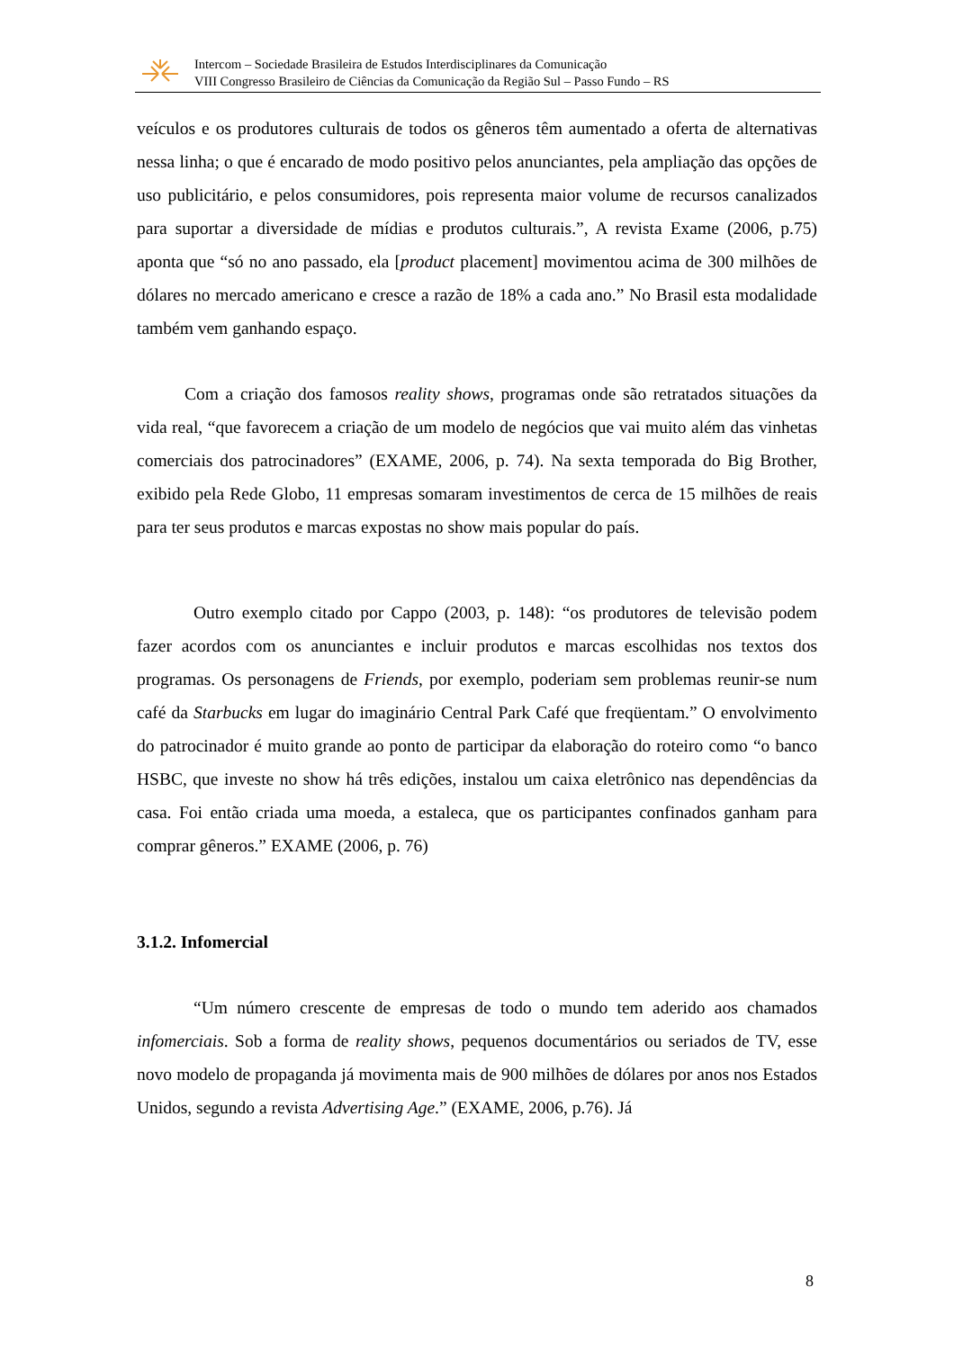Intercom – Sociedade Brasileira de Estudos Interdisciplinares da Comunicação
VIII Congresso Brasileiro de Ciências da Comunicação da Região Sul – Passo Fundo – RS
veículos e os produtores culturais de todos os gêneros têm aumentado a oferta de alternativas nessa linha; o que é encarado de modo positivo pelos anunciantes, pela ampliação das opções de uso publicitário, e pelos consumidores, pois representa maior volume de recursos canalizados para suportar a diversidade de mídias e produtos culturais.”, A revista Exame (2006, p.75) aponta que “só no ano passado, ela [product placement] movimentou acima de 300 milhões de dólares no mercado americano e cresce a razão de 18% a cada ano.” No Brasil esta modalidade também vem ganhando espaço.
Com a criação dos famosos reality shows, programas onde são retratados situações da vida real, “que favorecem a criação de um modelo de negócios que vai muito além das vinhetas comerciais dos patrocinadores” (EXAME, 2006, p. 74). Na sexta temporada do Big Brother, exibido pela Rede Globo, 11 empresas somaram investimentos de cerca de 15 milhões de reais para ter seus produtos e marcas expostas no show mais popular do país.
Outro exemplo citado por Cappo (2003, p. 148): “os produtores de televisão podem fazer acordos com os anunciantes e incluir produtos e marcas escolhidas nos textos dos programas. Os personagens de Friends, por exemplo, poderiam sem problemas reunir-se num café da Starbucks em lugar do imaginário Central Park Café que freqüentam.” O envolvimento do patrocinador é muito grande ao ponto de participar da elaboração do roteiro como “o banco HSBC, que investe no show há três edições, instalou um caixa eletrônico nas dependências da casa. Foi então criada uma moeda, a estaleca, que os participantes confinados ganham para comprar gêneros.” EXAME (2006, p. 76)
3.1.2. Infomercial
“Um número crescente de empresas de todo o mundo tem aderido aos chamados infomerciais. Sob a forma de reality shows, pequenos documentários ou seriados de TV, esse novo modelo de propaganda já movimenta mais de 900 milhões de dólares por anos nos Estados Unidos, segundo a revista Advertising Age.” (EXAME, 2006, p.76). Já
8